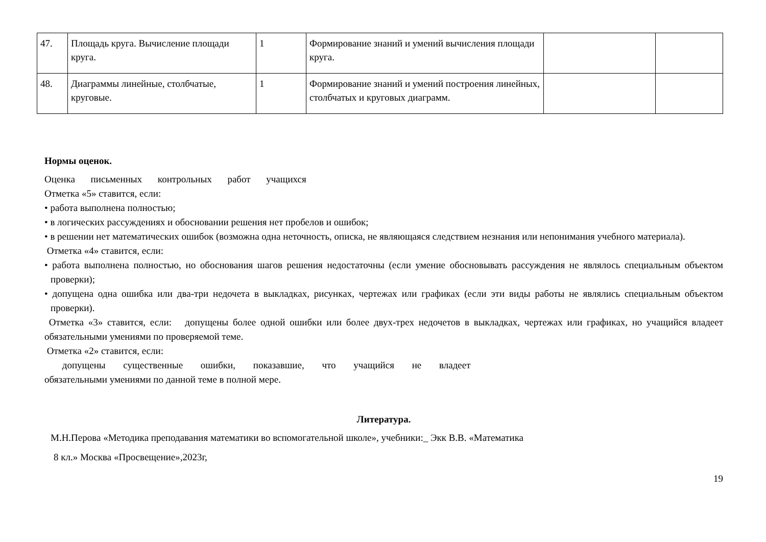| 47. | Площадь круга. Вычисление площади круга. | 1 | Формирование знаний и умений вычисления площади круга. | | |
| 48. | Диаграммы линейные, столбчатые, круговые. | 1 | Формирование знаний и умений построения линейных, столбчатых и круговых диаграмм. | | |
Нормы оценок.
Оценка письменных контрольных работ учащихся
Отметка «5» ставится, если:
• работа выполнена полностью;
• в логических рассуждениях и обосновании решения нет пробелов и ошибок;
• в решении нет математических ошибок (возможна одна неточность, описка, не являющаяся следствием незнания или непонимания учебного материала).
Отметка «4» ставится, если:
• работа выполнена полностью, но обоснования шагов решения недостаточны (если умение обосновывать рассуждения не являлось специальным объектом проверки);
• допущена одна ошибка или два-три недочета в выкладках, рисунках, чертежах или графиках (если эти виды работы не являлись специальным объектом проверки).
Отметка «3» ставится, если: допущены более одной ошибки или более двух-трех недочетов в выкладках, чертежах или графиках, но учащийся владеет обязательными умениями по проверяемой теме.
Отметка «2» ставится, если:
допущены существенные ошибки, показавшие, что учащийся не владеет
обязательными умениями по данной теме в полной мере.
Литература.
М.Н.Перова «Методика преподавания математики во вспомогательной школе», учебники:_ Экк В.В. «Математика
8 кл.» Москва «Просвещение»,2023г,
19